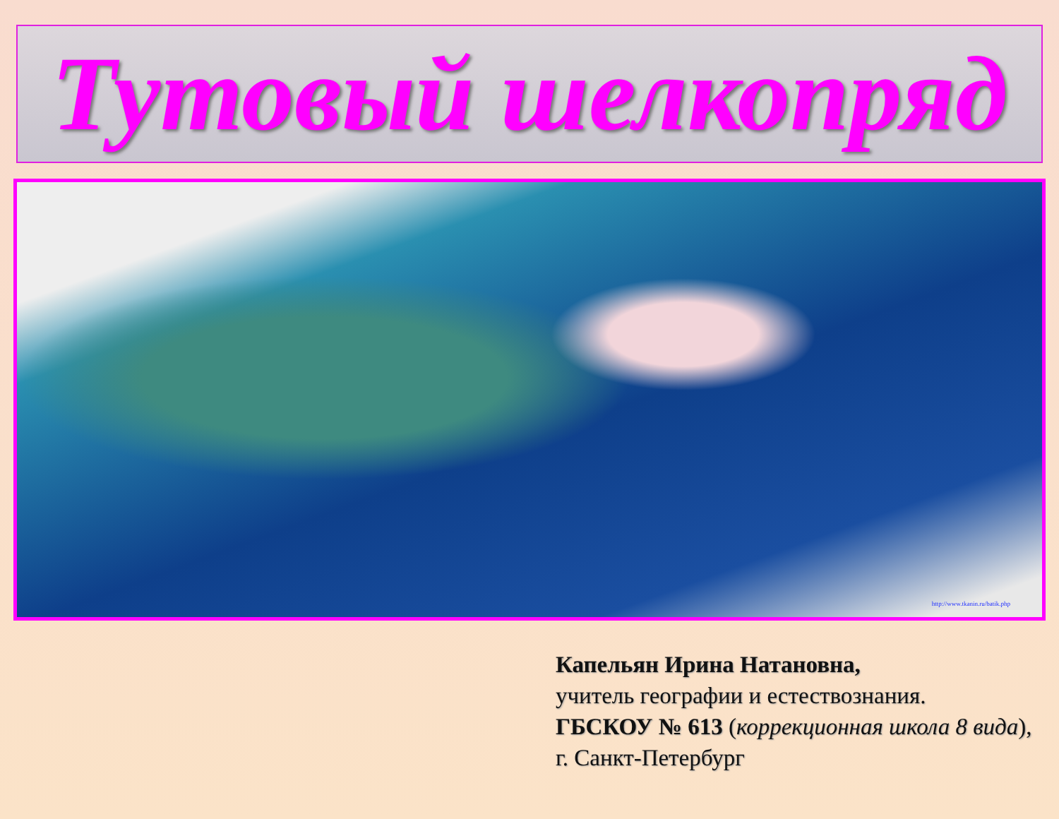Тутовый шелкопряд
http://www.tkanin.ru/batik.php
Капельян Ирина Натановна,
учитель географии и естествознания.
ГБСКОУ № 613 (коррекционная школа 8 вида),
г. Санкт-Петербург